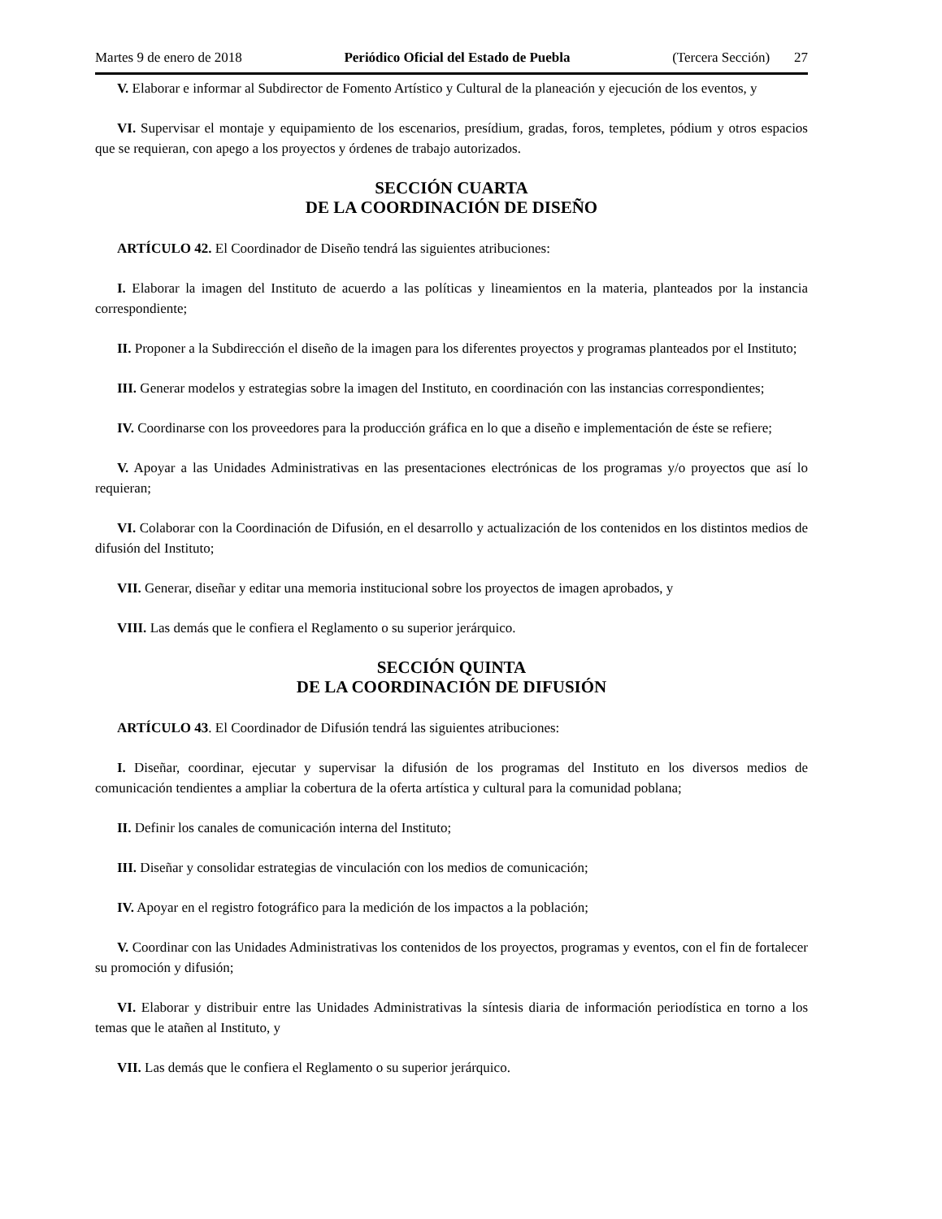Martes 9 de enero de 2018 Periódico Oficial del Estado de Puebla (Tercera Sección) 27
V. Elaborar e informar al Subdirector de Fomento Artístico y Cultural de la planeación y ejecución de los eventos, y
VI. Supervisar el montaje y equipamiento de los escenarios, presídium, gradas, foros, templetes, pódium y otros espacios que se requieran, con apego a los proyectos y órdenes de trabajo autorizados.
SECCIÓN CUARTA
DE LA COORDINACIÓN DE DISEÑO
ARTÍCULO 42. El Coordinador de Diseño tendrá las siguientes atribuciones:
I. Elaborar la imagen del Instituto de acuerdo a las políticas y lineamientos en la materia, planteados por la instancia correspondiente;
II. Proponer a la Subdirección el diseño de la imagen para los diferentes proyectos y programas planteados por el Instituto;
III. Generar modelos y estrategias sobre la imagen del Instituto, en coordinación con las instancias correspondientes;
IV. Coordinarse con los proveedores para la producción gráfica en lo que a diseño e implementación de éste se refiere;
V. Apoyar a las Unidades Administrativas en las presentaciones electrónicas de los programas y/o proyectos que así lo requieran;
VI. Colaborar con la Coordinación de Difusión, en el desarrollo y actualización de los contenidos en los distintos medios de difusión del Instituto;
VII. Generar, diseñar y editar una memoria institucional sobre los proyectos de imagen aprobados, y
VIII. Las demás que le confiera el Reglamento o su superior jerárquico.
SECCIÓN QUINTA
DE LA COORDINACIÓN DE DIFUSIÓN
ARTÍCULO 43. El Coordinador de Difusión tendrá las siguientes atribuciones:
I. Diseñar, coordinar, ejecutar y supervisar la difusión de los programas del Instituto en los diversos medios de comunicación tendientes a ampliar la cobertura de la oferta artística y cultural para la comunidad poblana;
II. Definir los canales de comunicación interna del Instituto;
III. Diseñar y consolidar estrategias de vinculación con los medios de comunicación;
IV. Apoyar en el registro fotográfico para la medición de los impactos a la población;
V. Coordinar con las Unidades Administrativas los contenidos de los proyectos, programas y eventos, con el fin de fortalecer su promoción y difusión;
VI. Elaborar y distribuir entre las Unidades Administrativas la síntesis diaria de información periodística en torno a los temas que le atañen al Instituto, y
VII. Las demás que le confiera el Reglamento o su superior jerárquico.